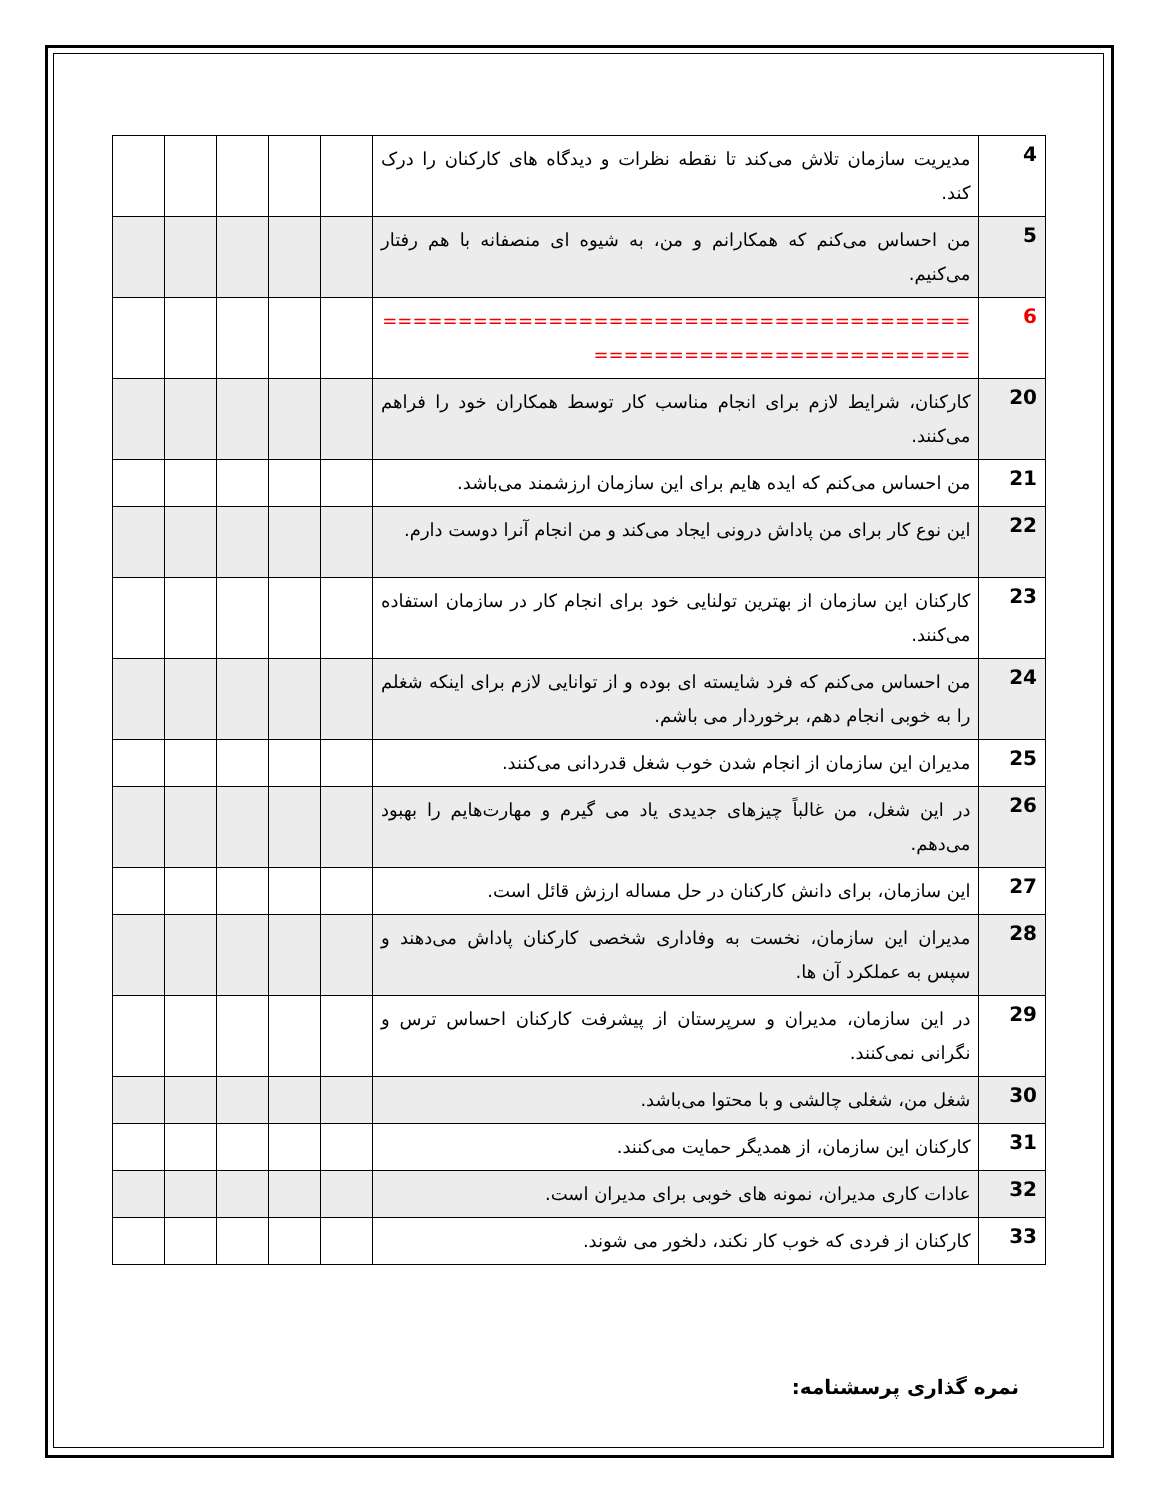| 4 | مدیریت سازمان تلاش می‌کند تا نقطه نظرات و دیدگاه های کارکنان را درک کند. | | | | | |
| 5 | من احساس می‌کنم که همکارانم و من، به شیوه ای منصفانه با هم رفتار می‌کنیم. | | | | | |
| 6 | ================================================================ | | | | | |
| 20 | کارکنان، شرایط لازم برای انجام مناسب کار توسط همکاران خود را فراهم می‌کنند. | | | | | |
| 21 | من احساس می‌کنم که ایده هایم برای این سازمان ارزشمند می‌باشد. | | | | | |
| 22 | این نوع کار برای من پاداش درونی ایجاد می‌کند و من انجام آنرا دوست دارم. | | | | | |
| 23 | کارکنان این سازمان از بهترین تولنایی خود برای انجام کار در سازمان استفاده می‌کنند. | | | | | |
| 24 | من احساس می‌کنم که فرد شایسته ای بوده و از توانایی لازم برای اینکه شغلم را به خوبی انجام دهم، برخوردار می باشم. | | | | | |
| 25 | مدیران این سازمان از انجام شدن خوب شغل قدردانی می‌کنند. | | | | | |
| 26 | در این شغل، من غالباً چیزهای جدیدی یاد می گیرم و مهارت‌هایم را بهبود می‌دهم. | | | | | |
| 27 | این سازمان، برای دانش کارکنان در حل مساله ارزش قائل است. | | | | | |
| 28 | مدیران این سازمان، نخست به وفاداری شخصی کارکنان پاداش می‌دهند و سپس به عملکرد آن ها. | | | | | |
| 29 | در این سازمان، مدیران و سرپرستان از پیشرفت کارکنان احساس ترس و نگرانی نمی‌کنند. | | | | | |
| 30 | شغل من، شغلی چالشی و با محتوا می‌باشد. | | | | | |
| 31 | کارکنان این سازمان، از همدیگر حمایت می‌کنند. | | | | | |
| 32 | عادات کاری مدیران، نمونه های خوبی برای مدیران است. | | | | | |
| 33 | کارکنان از فردی که خوب کار نکند، دلخور می شوند. | | | | | |
نمره گذاری پرسشنامه: